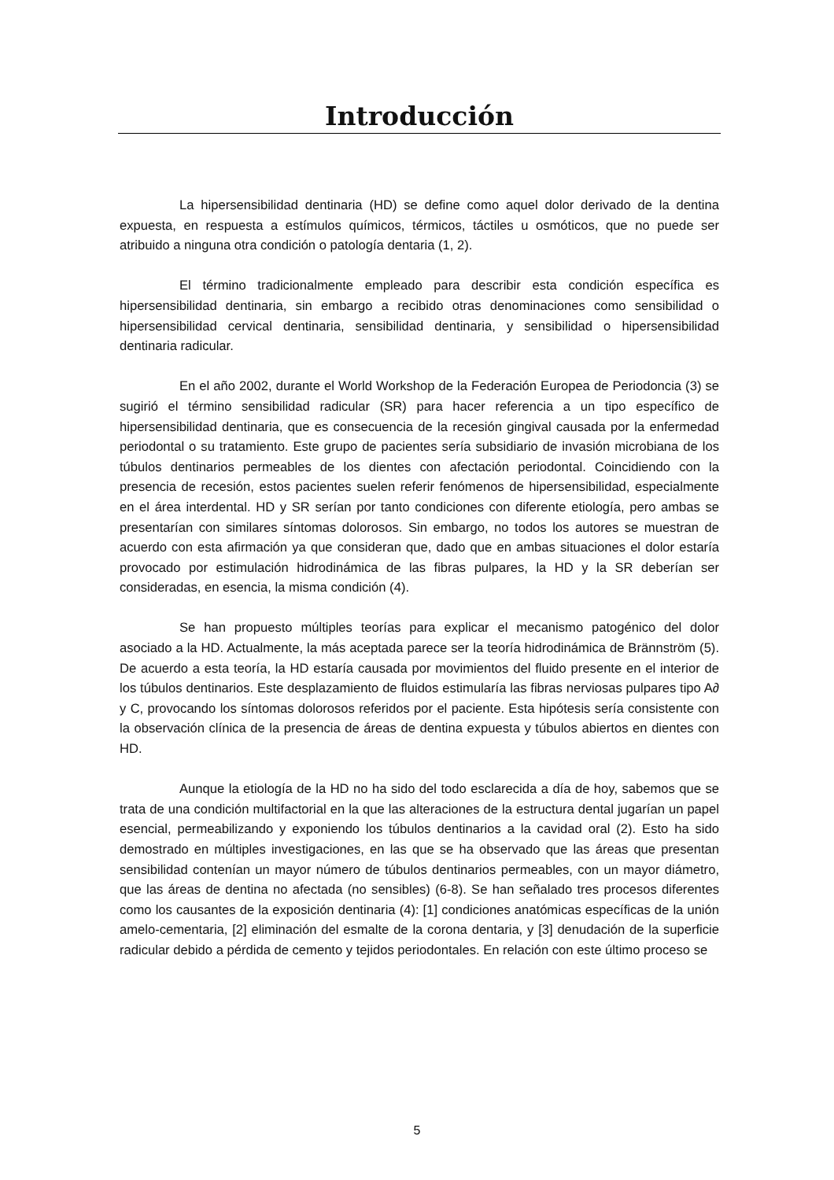Introducción
La hipersensibilidad dentinaria (HD) se define como aquel dolor derivado de la dentina expuesta, en respuesta a estímulos químicos, térmicos, táctiles u osmóticos, que no puede ser atribuido a ninguna otra condición o patología dentaria (1, 2).
El término tradicionalmente empleado para describir esta condición específica es hipersensibilidad dentinaria, sin embargo a recibido otras denominaciones como sensibilidad o hipersensibilidad cervical dentinaria, sensibilidad dentinaria, y sensibilidad o hipersensibilidad dentinaria radicular.
En el año 2002, durante el World Workshop de la Federación Europea de Periodoncia (3) se sugirió el término sensibilidad radicular (SR) para hacer referencia a un tipo específico de hipersensibilidad dentinaria, que es consecuencia de la recesión gingival causada por la enfermedad periodontal o su tratamiento. Este grupo de pacientes sería subsidiario de invasión microbiana de los túbulos dentinarios permeables de los dientes con afectación periodontal. Coincidiendo con la presencia de recesión, estos pacientes suelen referir fenómenos de hipersensibilidad, especialmente en el área interdental. HD y SR serían por tanto condiciones con diferente etiología, pero ambas se presentarían con similares síntomas dolorosos. Sin embargo, no todos los autores se muestran de acuerdo con esta afirmación ya que consideran que, dado que en ambas situaciones el dolor estaría provocado por estimulación hidrodinámica de las fibras pulpares, la HD y la SR deberían ser consideradas, en esencia, la misma condición (4).
Se han propuesto múltiples teorías para explicar el mecanismo patogénico del dolor asociado a la HD. Actualmente, la más aceptada parece ser la teoría hidrodinámica de Brännström (5). De acuerdo a esta teoría, la HD estaría causada por movimientos del fluido presente en el interior de los túbulos dentinarios. Este desplazamiento de fluidos estimularía las fibras nerviosas pulpares tipo A∂ y C, provocando los síntomas dolorosos referidos por el paciente. Esta hipótesis sería consistente con la observación clínica de la presencia de áreas de dentina expuesta y túbulos abiertos en dientes con HD.
Aunque la etiología de la HD no ha sido del todo esclarecida a día de hoy, sabemos que se trata de una condición multifactorial en la que las alteraciones de la estructura dental jugarían un papel esencial, permeabilizando y exponiendo los túbulos dentinarios a la cavidad oral (2). Esto ha sido demostrado en múltiples investigaciones, en las que se ha observado que las áreas que presentan sensibilidad contenían un mayor número de túbulos dentinarios permeables, con un mayor diámetro, que las áreas de dentina no afectada (no sensibles) (6-8). Se han señalado tres procesos diferentes como los causantes de la exposición dentinaria (4): [1] condiciones anatómicas específicas de la unión amelo-cementaria, [2] eliminación del esmalte de la corona dentaria, y [3] denudación de la superficie radicular debido a pérdida de cemento y tejidos periodontales. En relación con este último proceso se
5